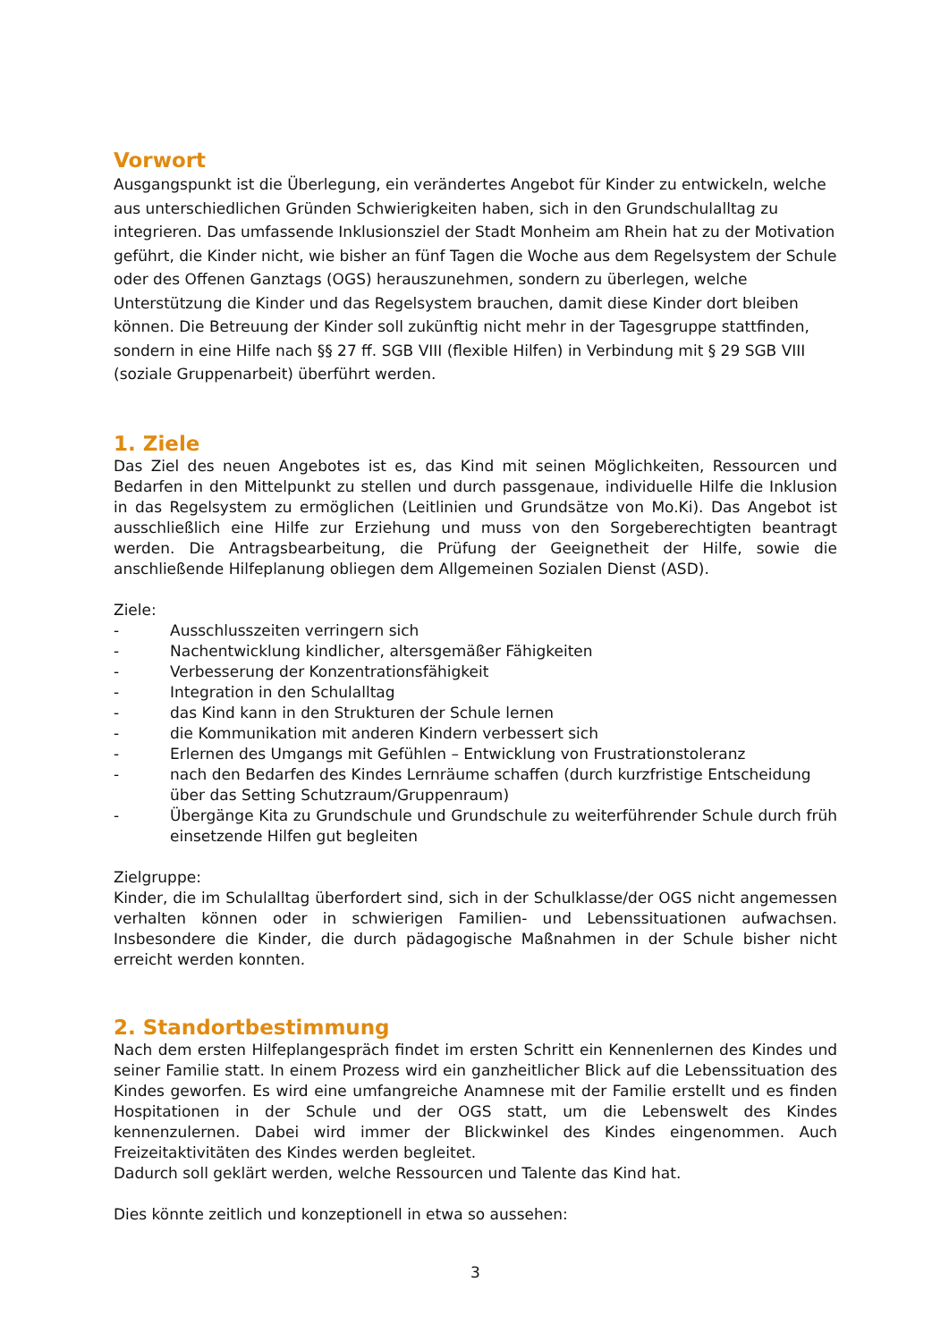Vorwort
Ausgangspunkt ist die Überlegung, ein verändertes Angebot für Kinder zu entwickeln, welche aus unterschiedlichen Gründen Schwierigkeiten haben, sich in den Grundschulalltag zu integrieren. Das umfassende Inklusionsziel der Stadt Monheim am Rhein hat zu der Motivation geführt, die Kinder nicht, wie bisher an fünf Tagen die Woche aus dem Regelsystem der Schule oder des Offenen Ganztags (OGS) herauszunehmen, sondern zu überlegen, welche Unterstützung die Kinder und das Regelsystem brauchen, damit diese Kinder dort bleiben können. Die Betreuung der Kinder soll zukünftig nicht mehr in der Tagesgruppe stattfinden, sondern in eine Hilfe nach §§ 27 ff. SGB VIII (flexible Hilfen) in Verbindung mit § 29 SGB VIII (soziale Gruppenarbeit) überführt werden.
1. Ziele
Das Ziel des neuen Angebotes ist es, das Kind mit seinen Möglichkeiten, Ressourcen und Bedarfen in den Mittelpunkt zu stellen und durch passgenaue, individuelle Hilfe die Inklusion in das Regelsystem zu ermöglichen (Leitlinien und Grundsätze von Mo.Ki). Das Angebot ist ausschließlich eine Hilfe zur Erziehung und muss von den Sorgeberechtigten beantragt werden. Die Antragsbearbeitung, die Prüfung der Geeignetheit der Hilfe, sowie die anschließende Hilfeplanung obliegen dem Allgemeinen Sozialen Dienst (ASD).
Ziele:
- Ausschlusszeiten verringern sich
- Nachentwicklung kindlicher, altersgemäßer Fähigkeiten
- Verbesserung der Konzentrationsfähigkeit
- Integration in den Schulalltag
- das Kind kann in den Strukturen der Schule lernen
- die Kommunikation mit anderen Kindern verbessert sich
- Erlernen des Umgangs mit Gefühlen – Entwicklung von Frustrationstoleranz
- nach den Bedarfen des Kindes Lernräume schaffen (durch kurzfristige Entscheidung über das Setting Schutzraum/Gruppenraum)
- Übergänge Kita zu Grundschule und Grundschule zu weiterführender Schule durch früh einsetzende Hilfen gut begleiten
Zielgruppe:
Kinder, die im Schulalltag überfordert sind, sich in der Schulklasse/der OGS nicht angemessen verhalten können oder in schwierigen Familien- und Lebenssituationen aufwachsen. Insbesondere die Kinder, die durch pädagogische Maßnahmen in der Schule bisher nicht erreicht werden konnten.
2. Standortbestimmung
Nach dem ersten Hilfeplangespräch findet im ersten Schritt ein Kennenlernen des Kindes und seiner Familie statt. In einem Prozess wird ein ganzheitlicher Blick auf die Lebenssituation des Kindes geworfen. Es wird eine umfangreiche Anamnese mit der Familie erstellt und es finden Hospitationen in der Schule und der OGS statt, um die Lebenswelt des Kindes kennenzulernen. Dabei wird immer der Blickwinkel des Kindes eingenommen. Auch Freizeitaktivitäten des Kindes werden begleitet.
Dadurch soll geklärt werden, welche Ressourcen und Talente das Kind hat.
Dies könnte zeitlich und konzeptionell in etwa so aussehen:
3